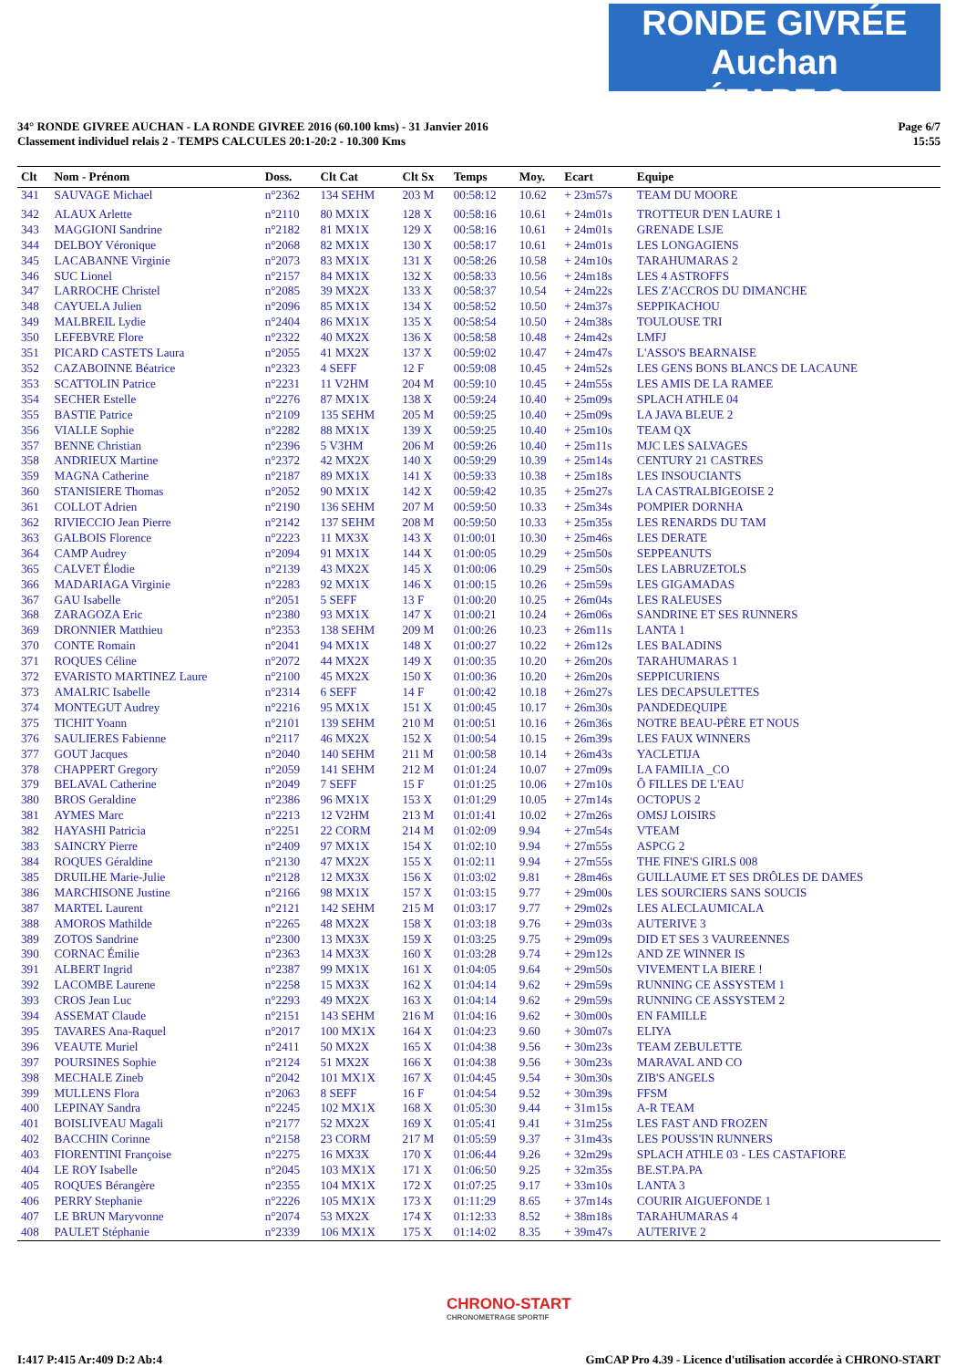RONDE GIVRÉE Auchan
ÉTAPE 2
34° RONDE GIVREE AUCHAN - LA RONDE GIVREE 2016 (60.100 kms) - 31 Janvier 2016
Classement individuel relais 2 - TEMPS CALCULES 20:1-20:2 - 10.300 Kms
Page 6/7
15:55
| Clt | Nom - Prénom | Doss. | Clt Cat | Clt Sx | Temps | Moy. | Ecart | Equipe |
| --- | --- | --- | --- | --- | --- | --- | --- | --- |
| 341 | SAUVAGE Michael | n°2362 | 134 SEHM | 203 M | 00:58:12 | 10.62 | + 23m57s | TEAM DU MOORE |
| 342 | ALAUX Arlette | n°2110 | 80 MX1X | 128 X | 00:58:16 | 10.61 | + 24m01s | TROTTEUR D'EN LAURE 1 |
| 343 | MAGGIONI Sandrine | n°2182 | 81 MX1X | 129 X | 00:58:16 | 10.61 | + 24m01s | GRENADE LSJE |
| 344 | DELBOY Véronique | n°2068 | 82 MX1X | 130 X | 00:58:17 | 10.61 | + 24m01s | LES LONGAGIENS |
| 345 | LACABANNE Virginie | n°2073 | 83 MX1X | 131 X | 00:58:26 | 10.58 | + 24m10s | TARAHUMARAS 2 |
| 346 | SUC Lionel | n°2157 | 84 MX1X | 132 X | 00:58:33 | 10.56 | + 24m18s | LES 4 ASTROFFS |
| 347 | LARROCHE Christel | n°2085 | 39 MX2X | 133 X | 00:58:37 | 10.54 | + 24m22s | LES Z'ACCROS DU DIMANCHE |
| 348 | CAYUELA Julien | n°2096 | 85 MX1X | 134 X | 00:58:52 | 10.50 | + 24m37s | SEPPIKACHOU |
| 349 | MALBREIL Lydie | n°2404 | 86 MX1X | 135 X | 00:58:54 | 10.50 | + 24m38s | TOULOUSE TRI |
| 350 | LEFEBVRE Flore | n°2322 | 40 MX2X | 136 X | 00:58:58 | 10.48 | + 24m42s | LMFJ |
| 351 | PICARD CASTETS Laura | n°2055 | 41 MX2X | 137 X | 00:59:02 | 10.47 | + 24m47s | L'ASSO'S BEARNAISE |
| 352 | CAZABOINNE Béatrice | n°2323 | 4 SEFF | 12 F | 00:59:08 | 10.45 | + 24m52s | LES GENS BONS BLANCS DE LACAUNE |
| 353 | SCATTOLIN Patrice | n°2231 | 11 V2HM | 204 M | 00:59:10 | 10.45 | + 24m55s | LES AMIS DE LA RAMEE |
| 354 | SECHER Estelle | n°2276 | 87 MX1X | 138 X | 00:59:24 | 10.40 | + 25m09s | SPLACH ATHLE 04 |
| 355 | BASTIE Patrice | n°2109 | 135 SEHM | 205 M | 00:59:25 | 10.40 | + 25m09s | LA JAVA BLEUE 2 |
| 356 | VIALLE Sophie | n°2282 | 88 MX1X | 139 X | 00:59:25 | 10.40 | + 25m10s | TEAM QX |
| 357 | BENNE Christian | n°2396 | 5 V3HM | 206 M | 00:59:26 | 10.40 | + 25m11s | MJC LES SALVAGES |
| 358 | ANDRIEUX Martine | n°2372 | 42 MX2X | 140 X | 00:59:29 | 10.39 | + 25m14s | CENTURY 21 CASTRES |
| 359 | MAGNA Catherine | n°2187 | 89 MX1X | 141 X | 00:59:33 | 10.38 | + 25m18s | LES INSOUCIANTS |
| 360 | STANISIERE Thomas | n°2052 | 90 MX1X | 142 X | 00:59:42 | 10.35 | + 25m27s | LA CASTRALBIGEOISE 2 |
| 361 | COLLOT Adrien | n°2190 | 136 SEHM | 207 M | 00:59:50 | 10.33 | + 25m34s | POMPIER DORNHA |
| 362 | RIVIECCIO Jean Pierre | n°2142 | 137 SEHM | 208 M | 00:59:50 | 10.33 | + 25m35s | LES RENARDS DU TAM |
| 363 | GALBOIS Florence | n°2223 | 11 MX3X | 143 X | 01:00:01 | 10.30 | + 25m46s | LES DERATE |
| 364 | CAMP Audrey | n°2094 | 91 MX1X | 144 X | 01:00:05 | 10.29 | + 25m50s | SEPPEANUTS |
| 365 | CALVET Élodie | n°2139 | 43 MX2X | 145 X | 01:00:06 | 10.29 | + 25m50s | LES LABRUZETOLS |
| 366 | MADARIAGA Virginie | n°2283 | 92 MX1X | 146 X | 01:00:15 | 10.26 | + 25m59s | LES GIGAMADAS |
| 367 | GAU Isabelle | n°2051 | 5 SEFF | 13 F | 01:00:20 | 10.25 | + 26m04s | LES RALEUSES |
| 368 | ZARAGOZA Eric | n°2380 | 93 MX1X | 147 X | 01:00:21 | 10.24 | + 26m06s | SANDRINE ET SES RUNNERS |
| 369 | DRONNIER Matthieu | n°2353 | 138 SEHM | 209 M | 01:00:26 | 10.23 | + 26m11s | LANTA 1 |
| 370 | CONTE Romain | n°2041 | 94 MX1X | 148 X | 01:00:27 | 10.22 | + 26m12s | LES BALADINS |
| 371 | ROQUES Céline | n°2072 | 44 MX2X | 149 X | 01:00:35 | 10.20 | + 26m20s | TARAHUMARAS 1 |
| 372 | EVARISTO MARTINEZ Laure | n°2100 | 45 MX2X | 150 X | 01:00:36 | 10.20 | + 26m20s | SEPPICURIENS |
| 373 | AMALRIC Isabelle | n°2314 | 6 SEFF | 14 F | 01:00:42 | 10.18 | + 26m27s | LES DECAPSULETTES |
| 374 | MONTEGUT Audrey | n°2216 | 95 MX1X | 151 X | 01:00:45 | 10.17 | + 26m30s | PANDEDEQUIPE |
| 375 | TICHIT Yoann | n°2101 | 139 SEHM | 210 M | 01:00:51 | 10.16 | + 26m36s | NOTRE BEAU-PÈRE ET NOUS |
| 376 | SAULIERES Fabienne | n°2117 | 46 MX2X | 152 X | 01:00:54 | 10.15 | + 26m39s | LES FAUX WINNERS |
| 377 | GOUT Jacques | n°2040 | 140 SEHM | 211 M | 01:00:58 | 10.14 | + 26m43s | YACLETIJA |
| 378 | CHAPPERT Gregory | n°2059 | 141 SEHM | 212 M | 01:01:24 | 10.07 | + 27m09s | LA FAMILIA _CO |
| 379 | BELAVAL Catherine | n°2049 | 7 SEFF | 15 F | 01:01:25 | 10.06 | + 27m10s | Ô FILLES DE L'EAU |
| 380 | BROS Geraldine | n°2386 | 96 MX1X | 153 X | 01:01:29 | 10.05 | + 27m14s | OCTOPUS 2 |
| 381 | AYMES Marc | n°2213 | 12 V2HM | 213 M | 01:01:41 | 10.02 | + 27m26s | OMSJ LOISIRS |
| 382 | HAYASHI Patricia | n°2251 | 22 CORM | 214 M | 01:02:09 | 9.94 | + 27m54s | VTEAM |
| 383 | SAINCRY Pierre | n°2409 | 97 MX1X | 154 X | 01:02:10 | 9.94 | + 27m55s | ASPCG 2 |
| 384 | ROQUES Géraldine | n°2130 | 47 MX2X | 155 X | 01:02:11 | 9.94 | + 27m55s | THE FINE'S GIRLS 008 |
| 385 | DRUILHE Marie-Julie | n°2128 | 12 MX3X | 156 X | 01:03:02 | 9.81 | + 28m46s | GUILLAUME ET SES DRÔLES DE DAMES |
| 386 | MARCHISONE Justine | n°2166 | 98 MX1X | 157 X | 01:03:15 | 9.77 | + 29m00s | LES SOURCIERS SANS SOUCIS |
| 387 | MARTEL Laurent | n°2121 | 142 SEHM | 215 M | 01:03:17 | 9.77 | + 29m02s | LES ALECLAUMICALA |
| 388 | AMOROS Mathilde | n°2265 | 48 MX2X | 158 X | 01:03:18 | 9.76 | + 29m03s | AUTERIVE 3 |
| 389 | ZOTOS Sandrine | n°2300 | 13 MX3X | 159 X | 01:03:25 | 9.75 | + 29m09s | DID ET SES 3 VAUREENNES |
| 390 | CORNAC Émilie | n°2363 | 14 MX3X | 160 X | 01:03:28 | 9.74 | + 29m12s | AND ZE WINNER IS |
| 391 | ALBERT Ingrid | n°2387 | 99 MX1X | 161 X | 01:04:05 | 9.64 | + 29m50s | VIVEMENT LA BIERE ! |
| 392 | LACOMBE Laurene | n°2258 | 15 MX3X | 162 X | 01:04:14 | 9.62 | + 29m59s | RUNNING CE ASSYSTEM 1 |
| 393 | CROS Jean Luc | n°2293 | 49 MX2X | 163 X | 01:04:14 | 9.62 | + 29m59s | RUNNING CE ASSYSTEM 2 |
| 394 | ASSEMAT Claude | n°2151 | 143 SEHM | 216 M | 01:04:16 | 9.62 | + 30m00s | EN FAMILLE |
| 395 | TAVARES Ana-Raquel | n°2017 | 100 MX1X | 164 X | 01:04:23 | 9.60 | + 30m07s | ELIYA |
| 396 | VEAUTE Muriel | n°2411 | 50 MX2X | 165 X | 01:04:38 | 9.56 | + 30m23s | TEAM ZEBULETTE |
| 397 | POURSINES Sophie | n°2124 | 51 MX2X | 166 X | 01:04:38 | 9.56 | + 30m23s | MARAVAL AND CO |
| 398 | MECHALE Zineb | n°2042 | 101 MX1X | 167 X | 01:04:45 | 9.54 | + 30m30s | ZIB'S ANGELS |
| 399 | MULLENS Flora | n°2063 | 8 SEFF | 16 F | 01:04:54 | 9.52 | + 30m39s | FFSM |
| 400 | LEPINAY Sandra | n°2245 | 102 MX1X | 168 X | 01:05:30 | 9.44 | + 31m15s | A-R TEAM |
| 401 | BOISLIVEAU Magali | n°2177 | 52 MX2X | 169 X | 01:05:41 | 9.41 | + 31m25s | LES FAST AND FROZEN |
| 402 | BACCHIN Corinne | n°2158 | 23 CORM | 217 M | 01:05:59 | 9.37 | + 31m43s | LES POUSS'IN RUNNERS |
| 403 | FIORENTINI Françoise | n°2275 | 16 MX3X | 170 X | 01:06:44 | 9.26 | + 32m29s | SPLACH ATHLE 03 - LES CASTAFIORE |
| 404 | LE ROY Isabelle | n°2045 | 103 MX1X | 171 X | 01:06:50 | 9.25 | + 32m35s | BE.ST.PA.PA |
| 405 | ROQUES Bérangère | n°2355 | 104 MX1X | 172 X | 01:07:25 | 9.17 | + 33m10s | LANTA 3 |
| 406 | PERRY Stephanie | n°2226 | 105 MX1X | 173 X | 01:11:29 | 8.65 | + 37m14s | COURIR AIGUEFONDE 1 |
| 407 | LE BRUN Maryvonne | n°2074 | 53 MX2X | 174 X | 01:12:33 | 8.52 | + 38m18s | TARAHUMARAS 4 |
| 408 | PAULET Stéphanie | n°2339 | 106 MX1X | 175 X | 01:14:02 | 8.35 | + 39m47s | AUTERIVE 2 |
CHRONO-START
CHRONOMETRAGE SPORTIF
I:417 P:415 Ar:409 D:2 Ab:4 GmCAP Pro 4.39 - Licence d'utilisation accordée à CHRONO-START